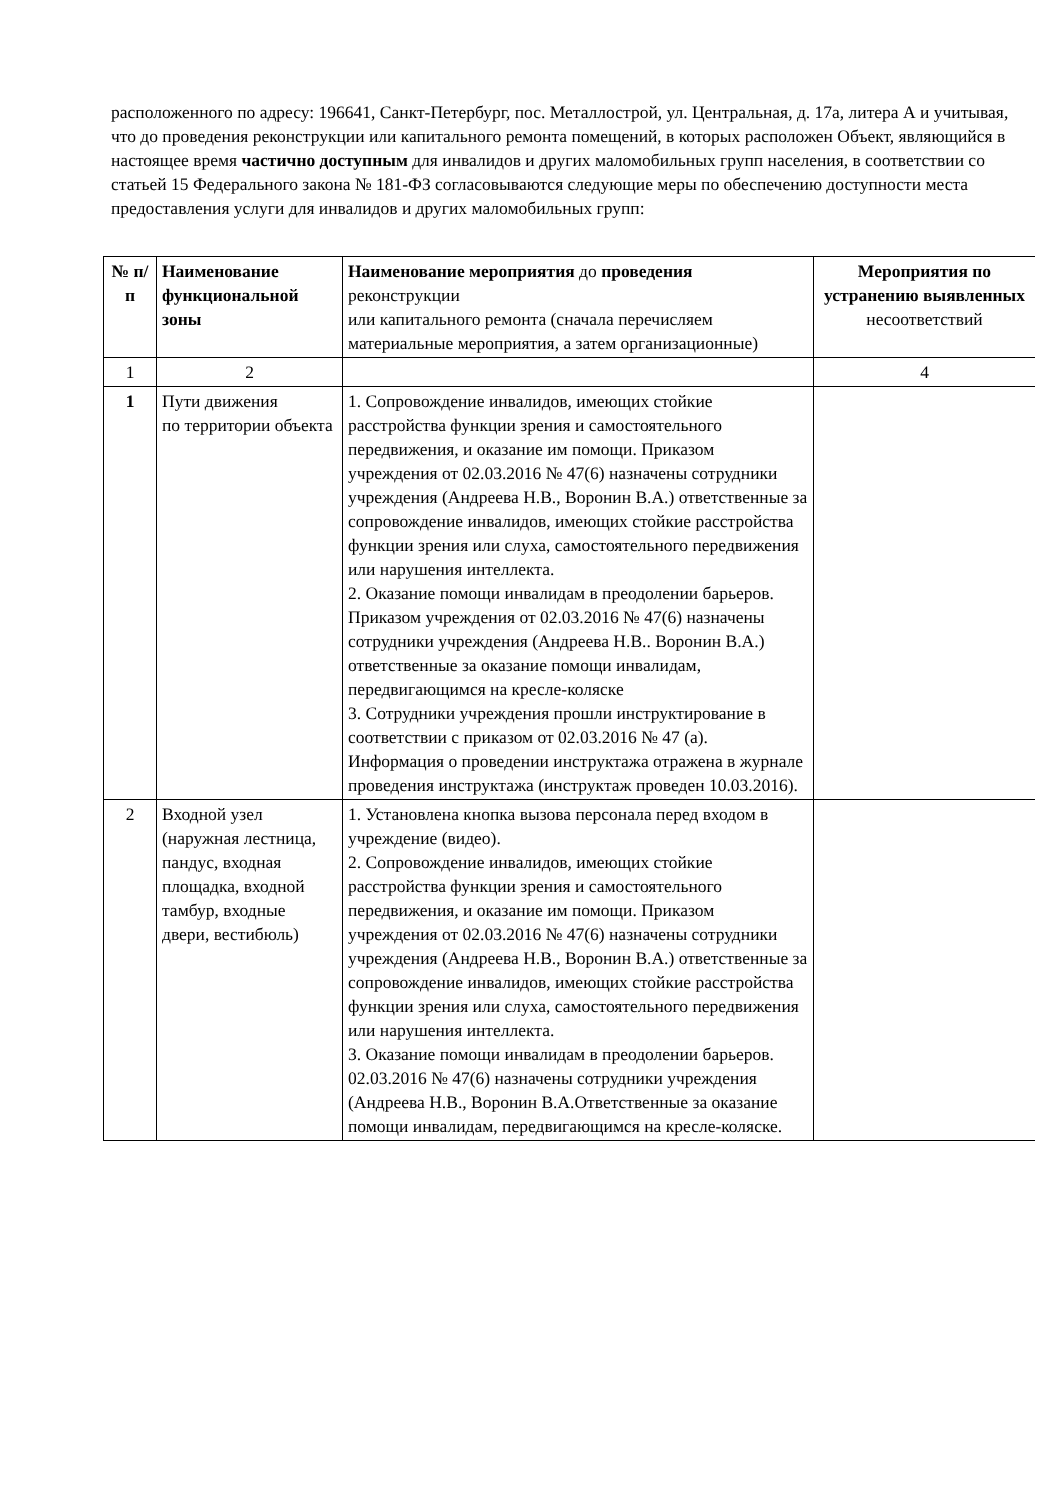расположенного по адресу: 196641, Санкт-Петербург, пос. Металлострой, ул. Центральная, д. 17а, литера А и учитывая, что до проведения реконструкции или капитального ремонта помещений, в которых расположен Объект, являющийся в настоящее время частично доступным для инвалидов и других маломобильных групп населения, в соответствии со статьей 15 Федерального закона № 181-ФЗ согласовываются следующие меры по обеспечению доступности места предоставления услуги для инвалидов и других маломобильных групп:
| № п/п | Наименование функциональной зоны | Наименование мероприятия до проведения реконструкции или капитального ремонта (сначала перечисляем материальные мероприятия, а затем организационные) | Мероприятия по устранению выявленных несоответствий |
| --- | --- | --- | --- |
| 1 | 2 | | 4 |
| 1 | Пути движения по территории объекта | 1. Сопровождение инвалидов, имеющих стойкие расстройства функции зрения и самостоятельного передвижения, и оказание им помощи. Приказом учреждения от 02.03.2016 № 47(6) назначены сотрудники учреждения (Андреева Н.В., Воронин В.А.) ответственные за сопровождение инвалидов, имеющих стойкие расстройства функции зрения или слуха, самостоятельного передвижения или нарушения интеллекта. 2. Оказание помощи инвалидам в преодолении барьеров. Приказом учреждения от 02.03.2016 № 47(6) назначены сотрудники учреждения (Андреева Н.В.. Воронин В.А.) ответственные за оказание помощи инвалидам, передвигающимся на кресле-коляске 3. Сотрудники учреждения прошли инструктирование в соответствии с приказом от 02.03.2016 № 47 (а). Информация о проведении инструктажа отражена в журнале проведения инструктажа (инструктаж проведен 10.03.2016). | |
| 2 | Входной узел (наружная лестница, пандус, входная площадка, входной тамбур, входные двери, вестибюль) | 1. Установлена кнопка вызова персонала перед входом в учреждение (видео). 2. Сопровождение инвалидов, имеющих стойкие расстройства функции зрения и самостоятельного передвижения, и оказание им помощи. Приказом учреждения от 02.03.2016 № 47(6) назначены сотрудники учреждения (Андреева Н.В., Воронин В.А.) ответственные за сопровождение инвалидов, имеющих стойкие расстройства функции зрения или слуха, самостоятельного передвижения или нарушения интеллекта. 3. Оказание помощи инвалидам в преодолении барьеров. 02.03.2016 № 47(6) назначены сотрудники учреждения (Андреева Н.В., Воронин В.А.Ответственные за оказание помощи инвалидам, передвигающимся на кресле-коляске. | |